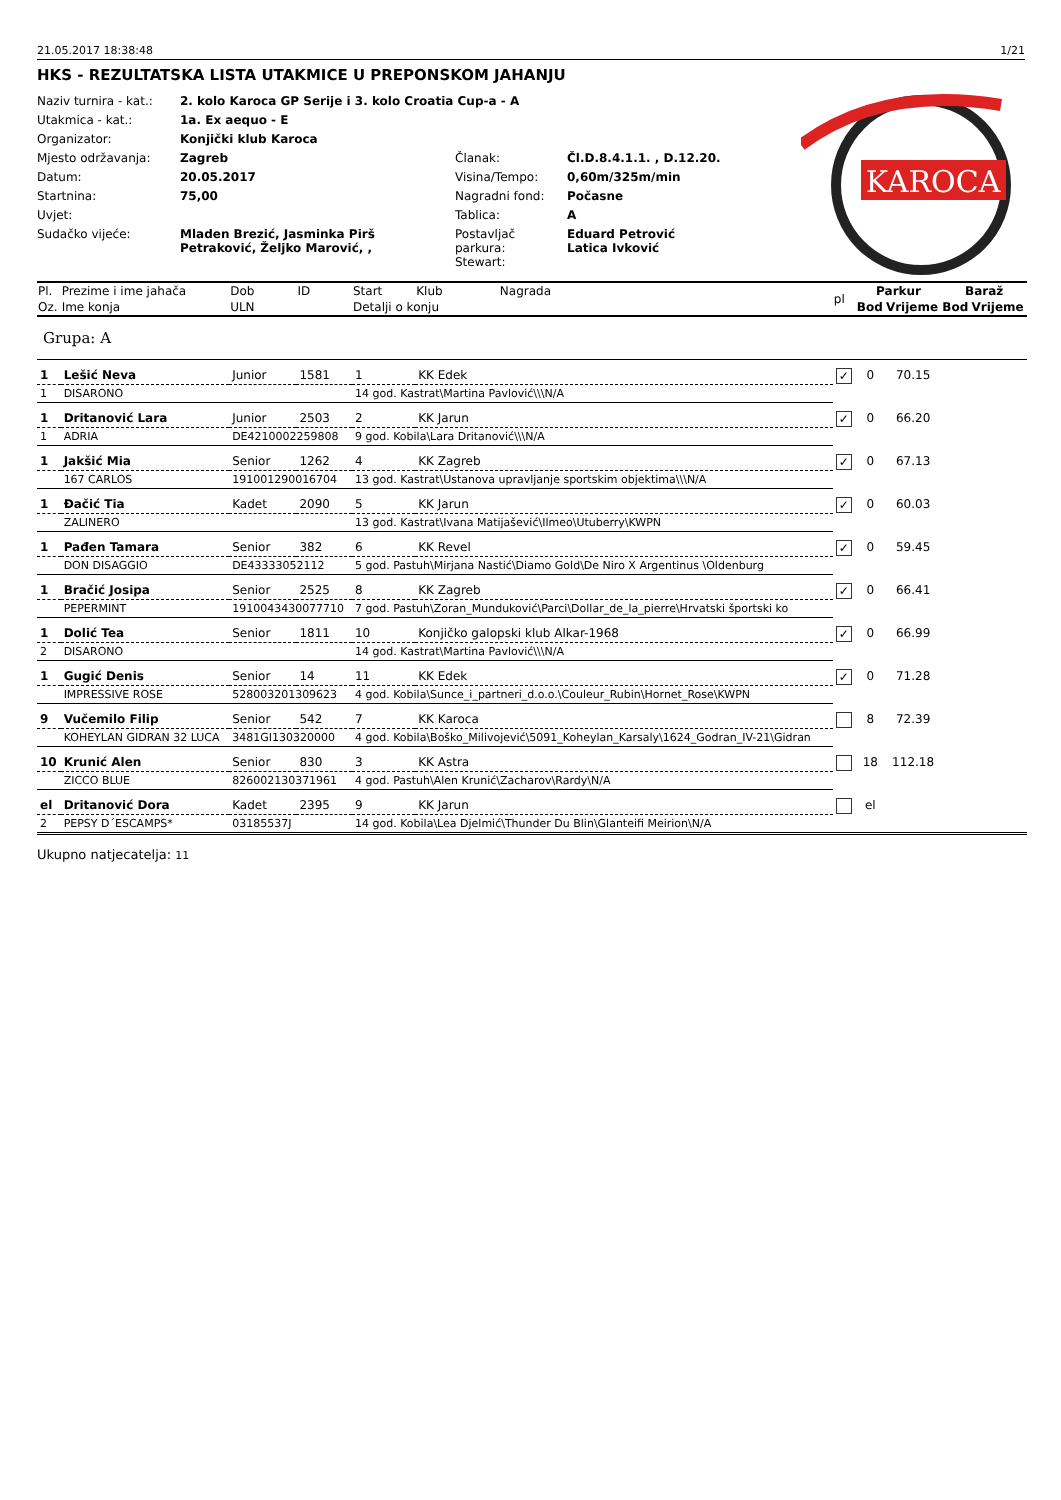21.05.2017 18:38:48 1/21
HKS - REZULTATSKA LISTA UTAKMICE U PREPONSKOM JAHANJU
KAROCA
Naziv turnira - kat.: 2. kolo Karoca GP Serije i 3. kolo Croatia Cup-a - A Utakmica - kat.: 1a. Ex aequo - E Organizator: Konjički klub Karoca Mjesto održavanja: Zagreb Članak: Čl.D.8.4.1.1. , D.12.20. Datum: 20.05.2017 Visina/Tempo: 0,60m/325m/min Startnina: 75,00 Nagradni fond: Počasne Uvjet: Tablica: A Sudačko vijeće: Mladen Brezić, Jasminka Pirš Petraković, Željko Marović, , Postavljač parkura:
Stewart: Eduard Petrović
Latica Ivković
| Pl. | Prezime i ime jahača | Dob | ID | Start | Klub Nagrada | pl | Parkur | | Baraž | |
| --- | --- | --- | --- | --- | --- | --- | --- | --- | --- | --- |
| Oz. | Ime konja | ULN | | Detalji o konju | | | Bod | Vrijeme | Bod | Vrijeme |
| Grupa: A | | | | | | | | | | |
| 1 | Lešić Neva | Junior | 1581 | 1 | KK Edek | ✓ | 0 | 70.15 | | |
| 1 | DISARONO | | | 14 god. Kastrat\Martina Pavlović\\\N/A | | | | | | |
| 1 | Dritanović Lara | Junior | 2503 | 2 | KK Jarun | ✓ | 0 | 66.20 | | |
| 1 | ADRIA | DE4210002259808 | | 9 god. Kobila\Lara Dritanović\\\N/A | | | | | | |
| 1 | Jakšić Mia | Senior | 1262 | 4 | KK Zagreb | ✓ | 0 | 67.13 | | |
| | 167 CARLOS | 191001290016704 | | 13 god. Kastrat\Ustanova upravljanje sportskim objektima\\\N/A | | | | | | |
| 1 | Đačić Tia | Kadet | 2090 | 5 | KK Jarun | ✓ | 0 | 60.03 | | |
| | ZALINERO | | | 13 god. Kastrat\Ivana Matijašević\Ilmeo\Utuberry\KWPN | | | | | | |
| 1 | Pađen Tamara | Senior | 382 | 6 | KK Revel | ✓ | 0 | 59.45 | | |
| | DON DISAGGIO | DE43333052112 | | 5 god. Pastuh\Mirjana Nastić\Diamo Gold\De Niro X Argentinus \Oldenburg | | | | | | |
| 1 | Bračić Josipa | Senior | 2525 | 8 | KK Zagreb | ✓ | 0 | 66.41 | | |
| | PEPERMINT | 1910043430077710 | | 7 god. Pastuh\Zoran_Munduković\Parci\Dollar_de_la_pierre\Hrvatski športski ko | | | | | | |
| 1 | Dolić Tea | Senior | 1811 | 10 | Konjičko galopski klub Alkar-1968 | ✓ | 0 | 66.99 | | |
| 2 | DISARONO | | | 14 god. Kastrat\Martina Pavlović\\\N/A | | | | | | |
| 1 | Gugić Denis | Senior | 14 | 11 | KK Edek | ✓ | 0 | 71.28 | | |
| | IMPRESSIVE ROSE | 528003201309623 | | 4 god. Kobila\Sunce_i_partneri_d.o.o.\Couleur_Rubin\Hornet_Rose\KWPN | | | | | | |
| 9 | Vučemilo Filip | Senior | 542 | 7 | KK Karoca | | 8 | 72.39 | | |
| | KOHEYLAN GIDRAN 32 LUCA | 3481GI130320000 | | 4 god. Kobila\Boško_Milivojević\5091_Koheylan_Karsaly\1624_Godran_IV-21\Gidran | | | | | | |
| 10 | Krunić Alen | Senior | 830 | 3 | KK Astra | | 18 | 112.18 | | |
| | ZICCO BLUE | 826002130371961 | | 4 god. Pastuh\Alen Krunić\Zacharov\Rardy\N/A | | | | | | |
| el | Dritanović Dora | Kadet | 2395 | 9 | KK Jarun | | el | | | |
| 2 | PEPSY D´ESCAMPS* | 03185537J | | 14 god. Kobila\Lea Djelmić\Thunder Du Blin\Glanteifi Meirion\N/A | | | | | | |
Ukupno natjecatelja: 11